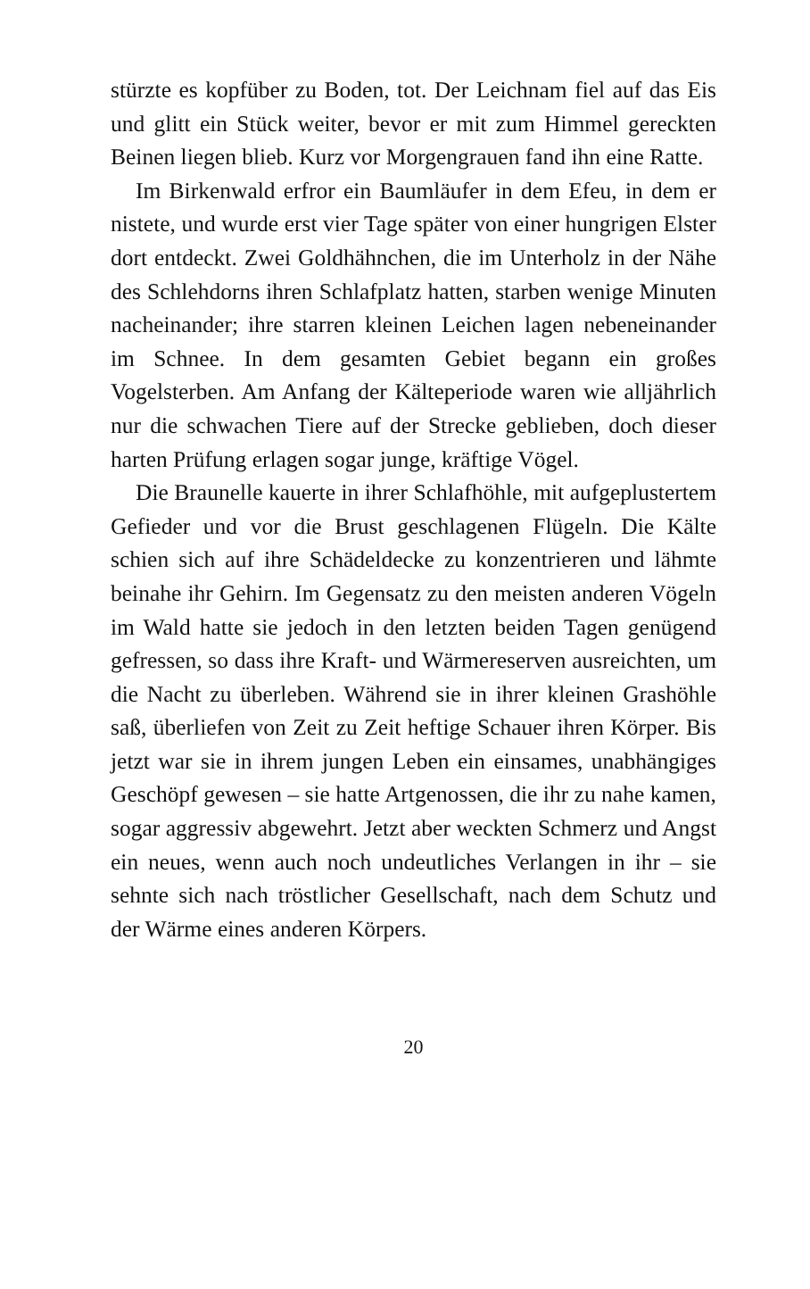stürzte es kopfüber zu Boden, tot. Der Leichnam fiel auf das Eis und glitt ein Stück weiter, bevor er mit zum Himmel gereckten Beinen liegen blieb. Kurz vor Morgengrauen fand ihn eine Ratte.
Im Birkenwald erfror ein Baumläufer in dem Efeu, in dem er nistete, und wurde erst vier Tage später von einer hungrigen Elster dort entdeckt. Zwei Goldhähnchen, die im Unterholz in der Nähe des Schlehdorns ihren Schlafplatz hatten, starben wenige Minuten nacheinander; ihre starren kleinen Leichen lagen nebeneinander im Schnee. In dem gesamten Gebiet begann ein großes Vogelsterben. Am Anfang der Kälteperiode waren wie alljährlich nur die schwachen Tiere auf der Strecke geblieben, doch dieser harten Prüfung erlagen sogar junge, kräftige Vögel.
Die Braunelle kauerte in ihrer Schlafhöhle, mit aufgeplustertem Gefieder und vor die Brust geschlagenen Flügeln. Die Kälte schien sich auf ihre Schädeldecke zu konzentrieren und lähmte beinahe ihr Gehirn. Im Gegensatz zu den meisten anderen Vögeln im Wald hatte sie jedoch in den letzten beiden Tagen genügend gefressen, so dass ihre Kraft- und Wärmereserven ausreichten, um die Nacht zu überleben. Während sie in ihrer kleinen Grashöhle saß, überliefen von Zeit zu Zeit heftige Schauer ihren Körper. Bis jetzt war sie in ihrem jungen Leben ein einsames, unabhängiges Geschöpf gewesen – sie hatte Artgenossen, die ihr zu nahe kamen, sogar aggressiv abgewehrt. Jetzt aber weckten Schmerz und Angst ein neues, wenn auch noch undeutliches Verlangen in ihr – sie sehnte sich nach tröstlicher Gesellschaft, nach dem Schutz und der Wärme eines anderen Körpers.
20